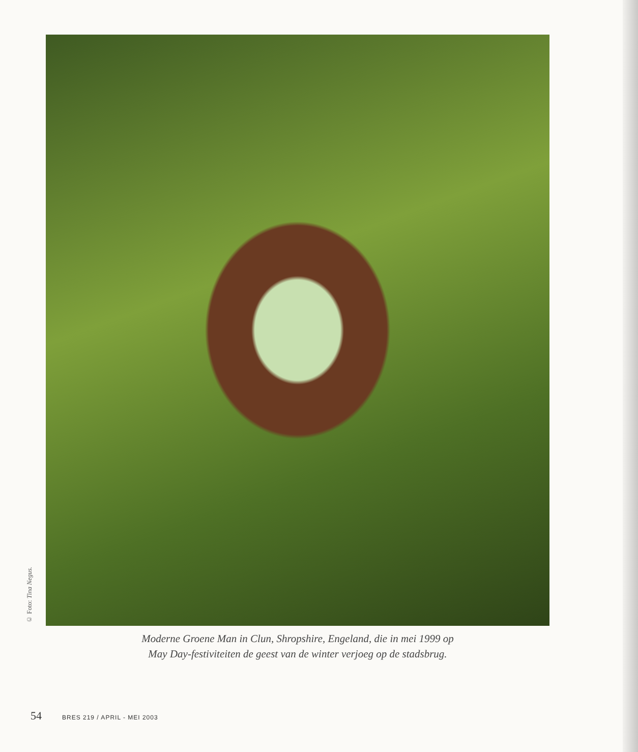© Foto: Tina Negus.
Moderne Groene Man in Clun, Shropshire, Engeland, die in mei 1999 op
May Day-festiviteiten de geest van de winter verjoeg op de stadsbrug.
54 BRES 219 / APRIL - MEI 2003